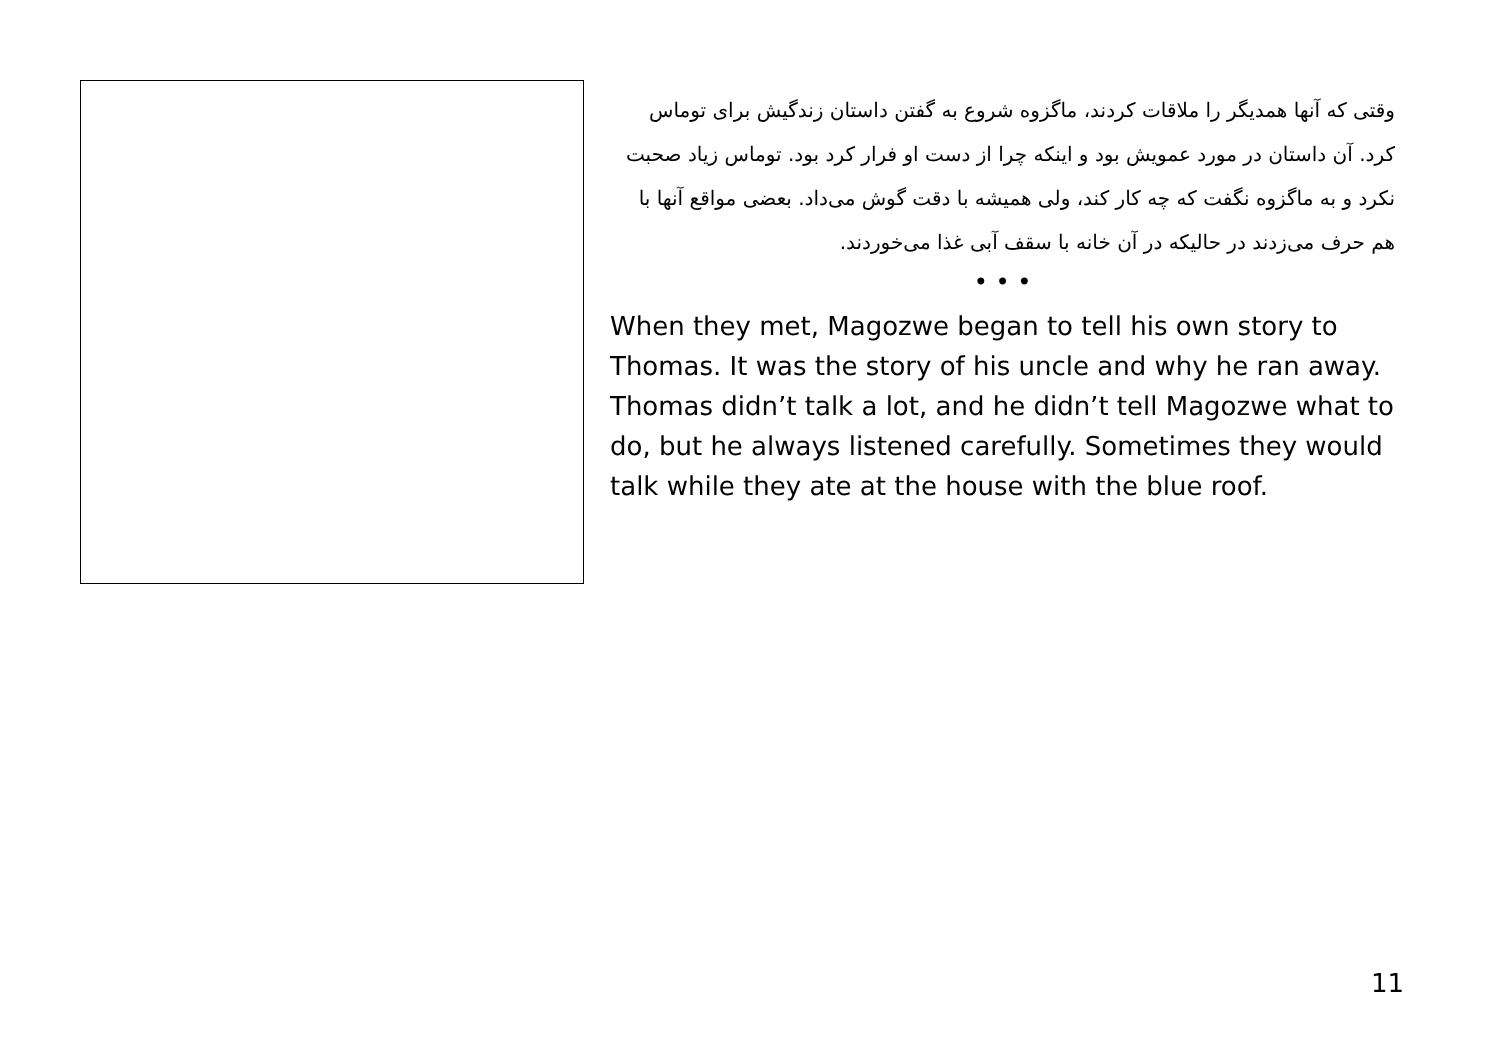وقتی که آنها همدیگر را ملاقات کردند، ماگزوه شروع به گفتن داستان زندگیش برای توماس کرد. آن داستان در مورد عمویش بود و اینکه چرا از دست او فرار کرد بود. توماس زیاد صحبت نکرد و به ماگزوه نگفت که چه کار کند، ولی همیشه با دقت گوش می‌داد. بعضی مواقع آنها با هم حرف می‌زدند در حالیکه در آن خانه با سقف آبی غذا می‌خوردند.
• • •
When they met, Magozwe began to tell his own story to Thomas. It was the story of his uncle and why he ran away. Thomas didn’t talk a lot, and he didn’t tell Magozwe what to do, but he always listened carefully. Sometimes they would talk while they ate at the house with the blue roof.
11